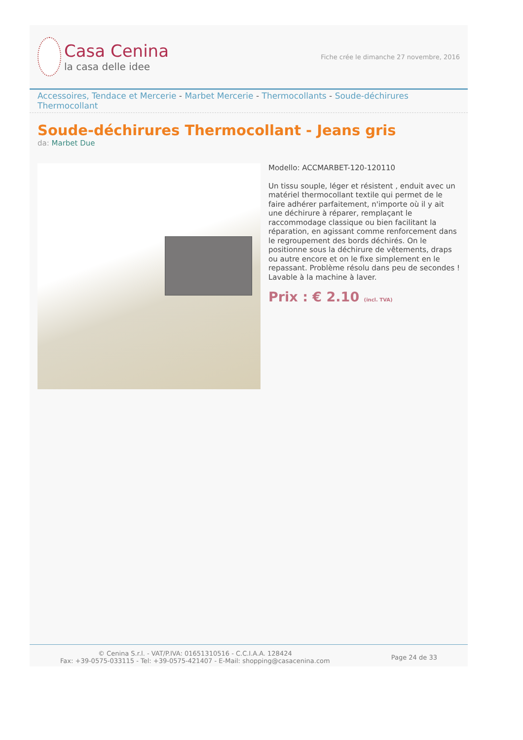Casa Cenina
la casa delle idee
Fiche crée le dimanche 27 novembre, 2016
Accessoires, Tendace et Mercerie - Marbet Mercerie - Thermocollants - Soude-déchirures Thermocollant
Soude-déchirures Thermocollant - Jeans gris
da: Marbet Due
Modello: ACCMARBET-120-120110
Un tissu souple, léger et résistent , enduit avec un matériel thermocollant textile qui permet de le faire adhérer parfaitement, n'importe où il y ait une déchirure à réparer, remplaçant le raccommodage classique ou bien facilitant la réparation, en agissant comme renforcement dans le regroupement des bords déchirés. On le positionne sous la déchirure de vêtements, draps ou autre encore et on le fixe simplement en le repassant. Problème résolu dans peu de secondes ! Lavable à la machine à laver.
Prix : € 2.10 (incl. TVA)
© Cenina S.r.l. - VAT/P.IVA: 01651310516 - C.C.I.A.A. 128424
Fax: +39-0575-033115 - Tel: +39-0575-421407 - E-Mail: shopping@casacenina.com
Page 24 de 33